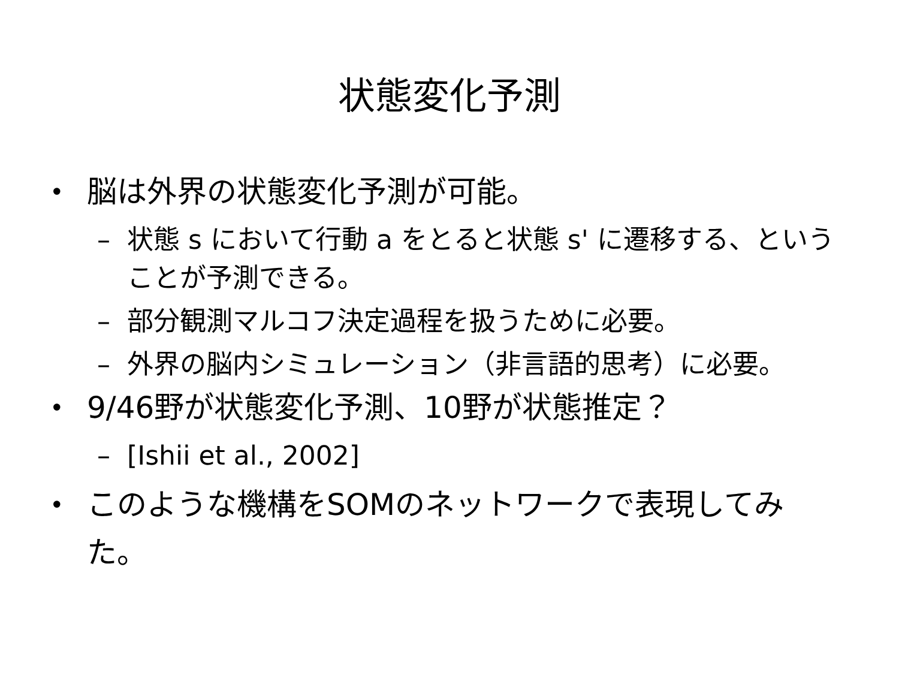状態変化予測
• 脳は外界の状態変化予測が可能。
– 状態 s において行動 a をとると状態 s' に遷移する、ということが予測できる。
– 部分観測マルコフ決定過程を扱うために必要。
– 外界の脳内シミュレーション（非言語的思考）に必要。
• 9/46野が状態変化予測、10野が状態推定？
– [Ishii et al., 2002]
• このような機構をSOMのネットワークで表現してみた。